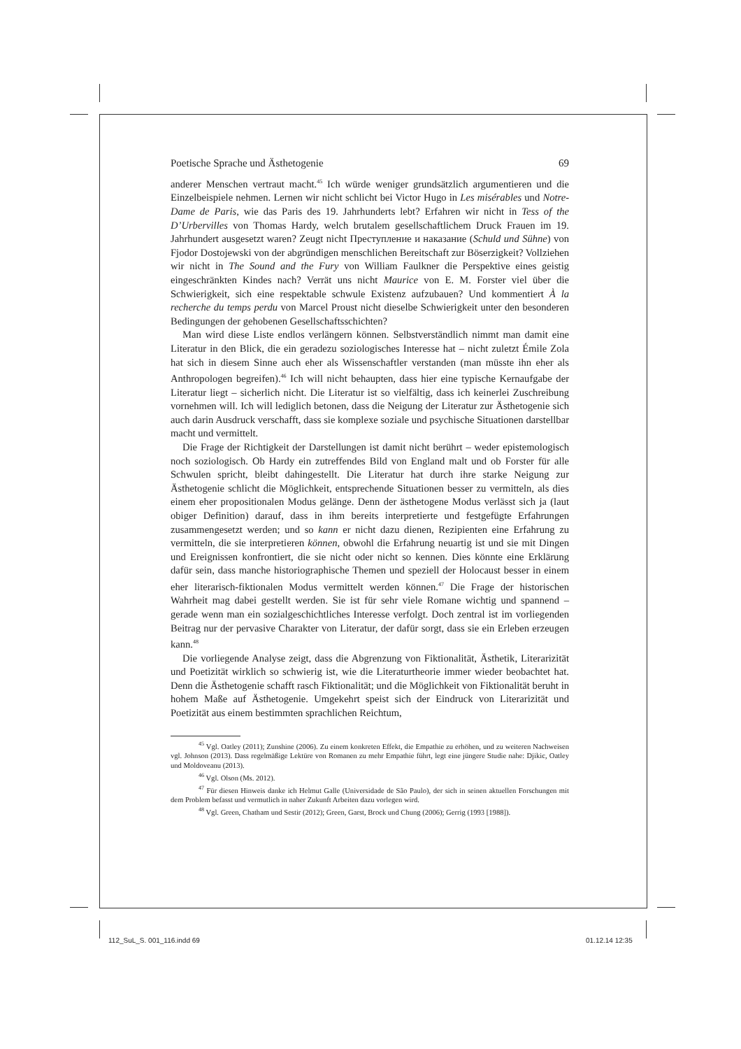Poetische Sprache und Ästhetogenie 69
anderer Menschen vertraut macht.<sup>45</sup> Ich würde weniger grundsätzlich argumentieren und die Einzelbeispiele nehmen. Lernen wir nicht schlicht bei Victor Hugo in Les misérables und Notre-Dame de Paris, wie das Paris des 19. Jahrhunderts lebt? Erfahren wir nicht in Tess of the D’Urbervilles von Thomas Hardy, welch brutalem gesellschaftlichem Druck Frauen im 19. Jahrhundert ausgesetzt waren? Zeugt nicht Преступление и наказание (Schuld und Sühne) von Fjodor Dostojewski von der abgründigen menschlichen Bereitschaft zur Böserzigkeit? Vollziehen wir nicht in The Sound and the Fury von William Faulkner die Perspektive eines geistig eingeschränkten Kindes nach? Verrät uns nicht Maurice von E. M. Forster viel über die Schwierigkeit, sich eine respektable schwule Existenz aufzubauen? Und kommentiert À la recherche du temps perdu von Marcel Proust nicht dieselbe Schwierigkeit unter den besonderen Bedingungen der gehobenen Gesellschaftsschichten?
Man wird diese Liste endlos verlängern können. Selbstverständlich nimmt man damit eine Literatur in den Blick, die ein geradezu soziologisches Interesse hat – nicht zuletzt Émile Zola hat sich in diesem Sinne auch eher als Wissenschaftler verstanden (man müsste ihn eher als Anthropologen begreifen).<sup>46</sup> Ich will nicht behaupten, dass hier eine typische Kernaufgabe der Literatur liegt – sicherlich nicht. Die Literatur ist so vielfältig, dass ich keinerlei Zuschreibung vornehmen will. Ich will lediglich betonen, dass die Neigung der Literatur zur Ästhetogenie sich auch darin Ausdruck verschafft, dass sie komplexe soziale und psychische Situationen darstellbar macht und vermittelt.
Die Frage der Richtigkeit der Darstellungen ist damit nicht berührt – weder epistemologisch noch soziologisch. Ob Hardy ein zutreffendes Bild von England malt und ob Forster für alle Schwulen spricht, bleibt dahingestellt. Die Literatur hat durch ihre starke Neigung zur Ästhetogenie schlicht die Möglichkeit, entsprechende Situationen besser zu vermitteln, als dies einem eher propositionalen Modus gelänge. Denn der ästhetogene Modus verlässt sich ja (laut obiger Definition) darauf, dass in ihm bereits interpretierte und festgefügte Erfahrungen zusammengesetzt werden; und so kann er nicht dazu dienen, Rezipienten eine Erfahrung zu vermitteln, die sie interpretieren können, obwohl die Erfahrung neuartig ist und sie mit Dingen und Ereignissen konfrontiert, die sie nicht oder nicht so kennen. Dies könnte eine Erklärung dafür sein, dass manche historiographische Themen und speziell der Holocaust besser in einem eher literarisch-fiktionalen Modus vermittelt werden können.<sup>47</sup> Die Frage der historischen Wahrheit mag dabei gestellt werden. Sie ist für sehr viele Romane wichtig und spannend – gerade wenn man ein sozialgeschichtliches Interesse verfolgt. Doch zentral ist im vorliegenden Beitrag nur der pervasive Charakter von Literatur, der dafür sorgt, dass sie ein Erleben erzeugen kann.<sup>48</sup>
Die vorliegende Analyse zeigt, dass die Abgrenzung von Fiktionalität, Ästhetik, Literarizität und Poetizität wirklich so schwierig ist, wie die Literaturtheorie immer wieder beobachtet hat. Denn die Ästhetogenie schafft rasch Fiktionalität; und die Möglichkeit von Fiktionalität beruht in hohem Maße auf Ästhetogenie. Umgekehrt speist sich der Eindruck von Literarizität und Poetizität aus einem bestimmten sprachlichen Reichtum,
<sup>45</sup> Vgl. Oatley (2011); Zunshine (2006). Zu einem konkreten Effekt, die Empathie zu erhöhen, und zu weiteren Nachweisen vgl. Johnson (2013). Dass regelmäßige Lektüre von Romanen zu mehr Empathie führt, legt eine jüngere Studie nahe: Djikic, Oatley und Moldoveanu (2013).
<sup>46</sup> Vgl. Olson (Ms. 2012).
<sup>47</sup> Für diesen Hinweis danke ich Helmut Galle (Universidade de São Paulo), der sich in seinen aktuellen Forschungen mit dem Problem befasst und vermutlich in naher Zukunft Arbeiten dazu vorlegen wird.
<sup>48</sup> Vgl. Green, Chatham und Sestir (2012); Green, Garst, Brock und Chung (2006); Gerrig (1993 [1988]).
112_SuL_S. 001_116.indd 69 01.12.14 12:35